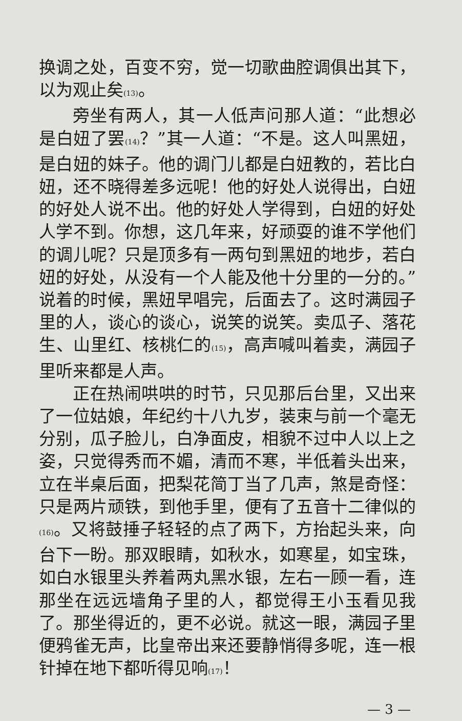换调之处，百变不穷，觉一切歌曲腔调俱出其下，以为观止矣<sub>(13)</sub>。
旁坐有两人，其一人低声问那人道：“此想必是白妞了罢<sub>(14)</sub>？”其一人道：“不是。这人叫黑妞，是白妞的妹子。他的调门儿都是白妞教的，若比白妞，还不晓得差多远呢！他的好处人说得出，白妞的好处人说不出。他的好处人学得到，白妞的好处人学不到。你想，这几年来，好顽耍的谁不学他们的调儿呢？只是顶多有一两句到黑妞的地步，若白妞的好处，从没有一个人能及他十分里的一分的。”说着的时候，黑妞早唱完，后面去了。这时满园子里的人，谈心的谈心，说笑的说笑。卖瓜子、落花生、山里红、核桃仁的<sub>(15)</sub>，高声喊叫着卖，满园子里听来都是人声。
正在热闹哄哄的时节，只见那后台里，又出来了一位姑娘，年纪约十八九岁，装束与前一个毫无分别，瓜子脸儿，白净面皮，相貌不过中人以上之姿，只觉得秀而不媚，清而不寒，半低着头出来，立在半桌后面，把梨花简丁当了几声，煞是奇怪：只是两片顽铁，到他手里，便有了五音十二律似的<sub>(16)</sub>。又将鼓捶子轻轻的点了两下，方抬起头来，向台下一盼。那双眼睛，如秋水，如寒星，如宝珠，如白水银里头养着两丸黑水银，左右一顾一看，连那坐在远远墙角子里的人，都觉得王小玉看见我了。那坐得近的，更不必说。就这一眼，满园子里便鸦雀无声，比皇帝出来还要静悄得多呢，连一根针掉在地下都听得见响<sub>(17)</sub>！
— 3 —